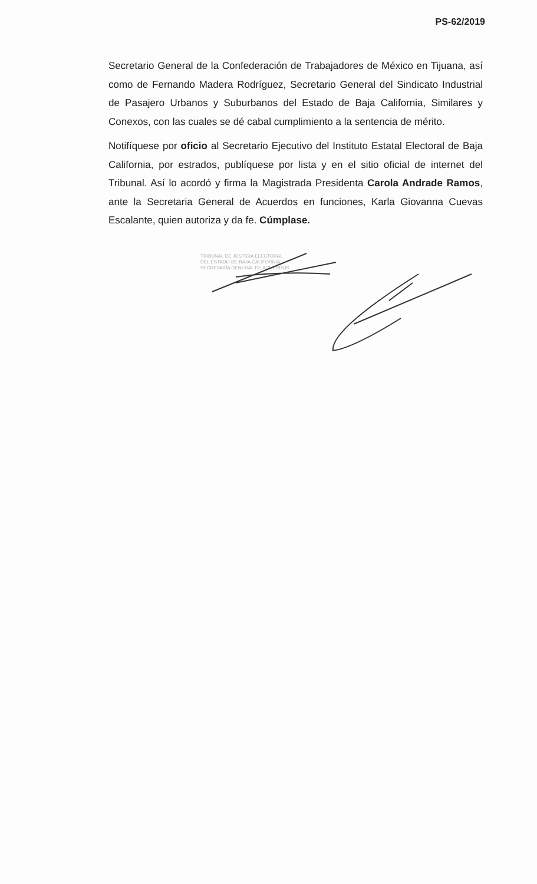PS-62/2019
Secretario General de la Confederación de Trabajadores de México en Tijuana, así como de Fernando Madera Rodríguez, Secretario General del Sindicato Industrial de Pasajero Urbanos y Suburbanos del Estado de Baja California, Similares y Conexos, con las cuales se dé cabal cumplimiento a la sentencia de mérito.
Notifíquese por oficio al Secretario Ejecutivo del Instituto Estatal Electoral de Baja California, por estrados, publíquese por lista y en el sitio oficial de internet del Tribunal. Así lo acordó y firma la Magistrada Presidenta Carola Andrade Ramos, ante la Secretaria General de Acuerdos en funciones, Karla Giovanna Cuevas Escalante, quien autoriza y da fe. Cúmplase.
TRIBUNAL DE JUSTICIA ELECTORAL
DEL ESTADO DE BAJA CALIFORNIA
SECRETARÍA GENERAL DE ACUERDOS